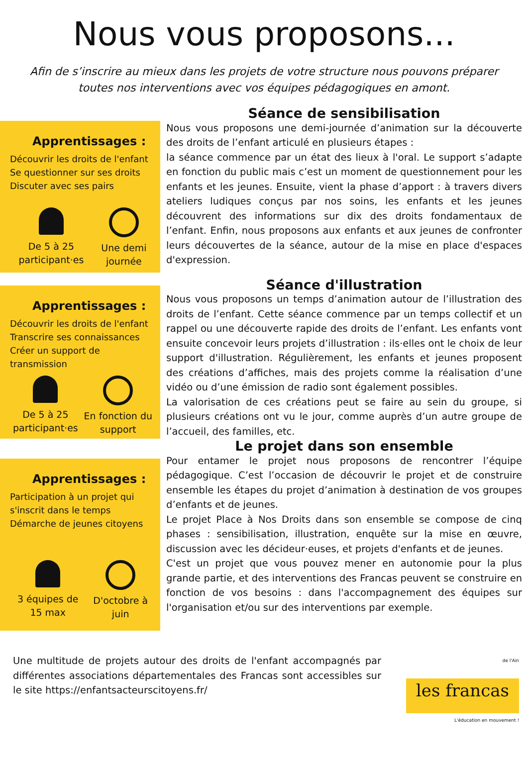Nous vous proposons...
Afin de s’inscrire au mieux dans les projets de votre structure nous pouvons préparer toutes nos interventions avec vos équipes pédagogiques en amont.
Apprentissages :
Découvrir les droits de l'enfant
Se questionner sur ses droits
Discuter avec ses pairs
De 5 à 25
participant·es
Une demi
journée
Apprentissages :
Découvrir les droits de l'enfant
Transcrire ses connaissances
Créer un support de transmission
De 5 à 25
participant·es
En fonction du
support
Apprentissages :
Participation à un projet qui s'inscrit dans le temps
Démarche de jeunes citoyens
3 équipes de
15 max
D'octobre à
juin
Séance de sensibilisation
Nous vous proposons une demi-journée d’animation sur la découverte des droits de l’enfant articulé en plusieurs étapes :
la séance commence par un état des lieux à l'oral. Le support s’adapte en fonction du public mais c’est un moment de questionnement pour les enfants et les jeunes. Ensuite, vient la phase d’apport : à travers divers ateliers ludiques conçus par nos soins, les enfants et les jeunes découvrent des informations sur dix des droits fondamentaux de l’enfant. Enfin, nous proposons aux enfants et aux jeunes de confronter leurs découvertes de la séance, autour de la mise en place d'espaces d'expression.
Séance d'illustration
Nous vous proposons un temps d’animation autour de l’illustration des droits de l’enfant. Cette séance commence par un temps collectif et un rappel ou une découverte rapide des droits de l’enfant. Les enfants vont ensuite concevoir leurs projets d’illustration : ils·elles ont le choix de leur support d'illustration. Régulièrement, les enfants et jeunes proposent des créations d’affiches, mais des projets comme la réalisation d’une vidéo ou d’une émission de radio sont également possibles.
La valorisation de ces créations peut se faire au sein du groupe, si plusieurs créations ont vu le jour, comme auprès d’un autre groupe de l’accueil, des familles, etc.
Le projet dans son ensemble
Pour entamer le projet nous proposons de rencontrer l’équipe pédagogique. C’est l’occasion de découvrir le projet et de construire ensemble les étapes du projet d’animation à destination de vos groupes d’enfants et de jeunes.
Le projet Place à Nos Droits dans son ensemble se compose de cinq phases : sensibilisation, illustration, enquête sur la mise en œuvre, discussion avec les décideur·euses, et projets d'enfants et de jeunes.
C'est un projet que vous pouvez mener en autonomie pour la plus grande partie, et des interventions des Francas peuvent se construire en fonction de vos besoins : dans l'accompagnement des équipes sur l'organisation et/ou sur des interventions par exemple.
Une multitude de projets autour des droits de l'enfant accompagnés par différentes associations départementales des Francas sont accessibles sur le site https://enfantsacteurscitoyens.fr/
de l'Ain
les francas
L'éducation en mouvement !